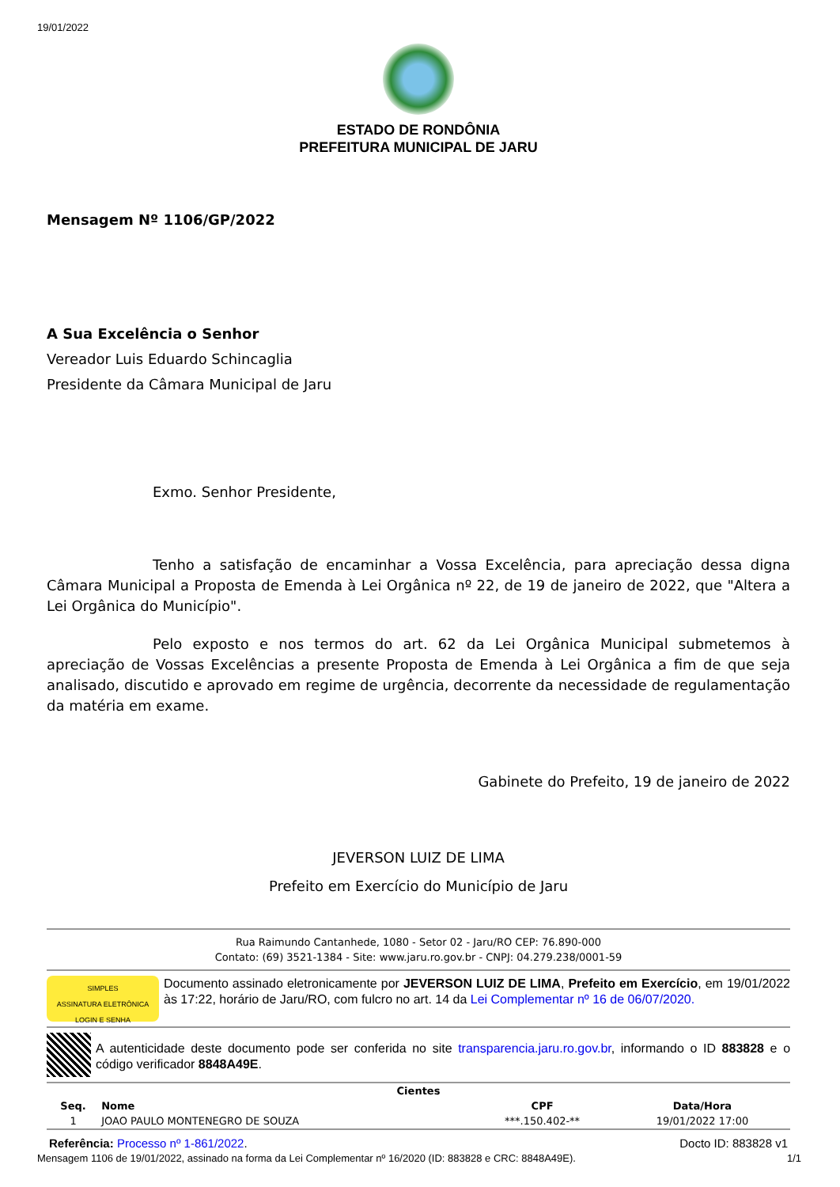19/01/2022
ESTADO DE RONDÔNIA
PREFEITURA MUNICIPAL DE JARU
Mensagem Nº 1106/GP/2022
A Sua Excelência o Senhor
Vereador Luis Eduardo Schincaglia
Presidente da Câmara Municipal de Jaru
Exmo. Senhor Presidente,
Tenho a satisfação de encaminhar a Vossa Excelência, para apreciação dessa digna Câmara Municipal a Proposta de Emenda à Lei Orgânica nº 22, de 19 de janeiro de 2022, que "Altera a Lei Orgânica do Município".
Pelo exposto e nos termos do art. 62 da Lei Orgânica Municipal submetemos à apreciação de Vossas Excelências a presente Proposta de Emenda à Lei Orgânica a fim de que seja analisado, discutido e aprovado em regime de urgência, decorrente da necessidade de regulamentação da matéria em exame.
Gabinete do Prefeito, 19 de janeiro de 2022
JEVERSON LUIZ DE LIMA
Prefeito em Exercício do Município de Jaru
Rua Raimundo Cantanhede, 1080 - Setor 02 - Jaru/RO CEP: 76.890-000
Contato: (69) 3521-1384 - Site: www.jaru.ro.gov.br - CNPJ: 04.279.238/0001-59
SIMPLES
ASSINATURA ELETRÔNICA
LOGIN E SENHA
Documento assinado eletronicamente por JEVERSON LUIZ DE LIMA, Prefeito em Exercício, em 19/01/2022 às 17:22, horário de Jaru/RO, com fulcro no art. 14 da Lei Complementar nº 16 de 06/07/2020.
A autenticidade deste documento pode ser conferida no site transparencia.jaru.ro.gov.br, informando o ID 883828 e o código verificador 8848A49E.
| Cientes | | | |
| --- | --- | --- | --- |
| Seq. | Nome | CPF | Data/Hora |
| 1 | JOAO PAULO MONTENEGRO DE SOUZA | ***.150.402-** | 19/01/2022 17:00 |
Referência: Processo nº 1-861/2022. Docto ID: 883828 v1
Mensagem 1106 de 19/01/2022, assinado na forma da Lei Complementar nº 16/2020 (ID: 883828 e CRC: 8848A49E). 1/1